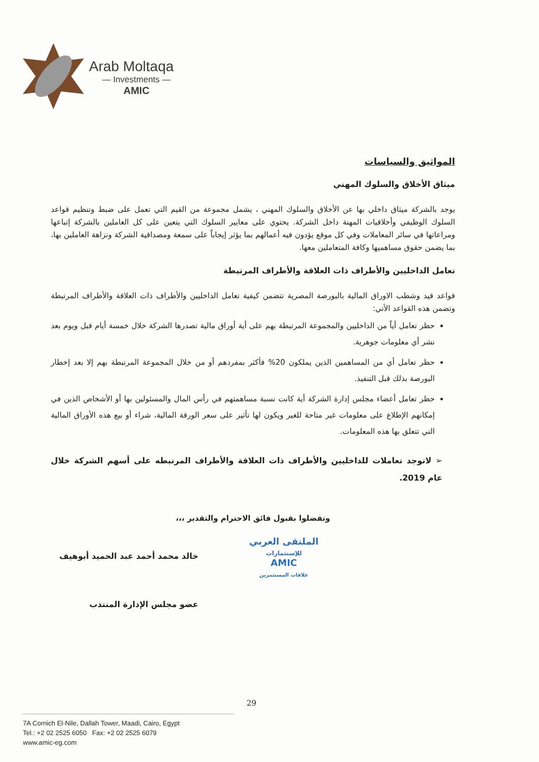Arab Moltaqa
— Investments —
AMIC
المواثيق والسياسات
ميثاق الأخلاق والسلوك المهني
يوجد بالشركة ميثاق داخلي بها عن الأخلاق والسلوك المهني ، يشمل مجموعة من القيم التي تعمل على ضبط وتنظيم قواعد السلوك الوظيفي وأخلاقيات المهنة داخل الشركة. يحتوي على معايير السلوك التي يتعين على كل العاملين بالشركة إتباعها ومراعاتها في سائر المعاملات وفي كل موقع يؤدون فيه أعمالهم بما يؤثر إيجاباً على سمعة ومصداقية الشركة ونزاهة العاملين بها، بما يضمن حقوق مساهميها وكافة المتعاملين معها.
تعامل الداخليين والأطراف ذات العلاقة والأطراف المرتبطة
قواعد قيد وشطب الاوراق المالية بالبورصة المصرية تتضمن كيفية تعامل الداخليين والأطراف ذات العلاقة والأطراف المرتبطة وتضمن هذه القواعد الأتي:
حظر تعامل أياً من الداخليين والمجموعة المرتبطة بهم على أية أوراق مالية تصدرها الشركة خلال خمسة أيام قبل ويوم بعد نشر أي معلومات جوهرية.
حظر تعامل أي من المساهمين الذين يملكون 20% فأكثر بمفردهم أو من خلال المجموعة المرتبطة بهم إلا بعد إخطار البورصة بذلك قبل التنفيذ.
حظر تعامل أعضاء مجلس إدارة الشركة أية كانت نسبة مساهمتهم في رأس المال والمسئولين بها أو الأشخاص الذين في إمكانهم الإطلاع على معلومات غير متاحة للغير ويكون لها تأثير على سعر الورقة المالية، شراء أو بيع هذه الأوراق المالية التي تتعلق بها هذه المعلومات.
➢ لاتوجد تعاملات للداخليين والأطراف ذات العلاقة والأطراف المرتبطه على أسهم الشركة خلال عام 2019.
وتفضلوا بقبول فائق الاحترام والتقدير ،،،
الملتقى العربي
للإستثمارات
AMIC
علاقات المستثمرين
خالد محمد أحمد عبد الحميد أبوهيف
عضو مجلس الإدارة المنتدب
29
7A Cornich El-Nile, Dallah Tower, Maadi, Cairo, Egypt
Tel.: +2 02 2525 6050 Fax: +2 02 2525 6079
www.amic-eg.com